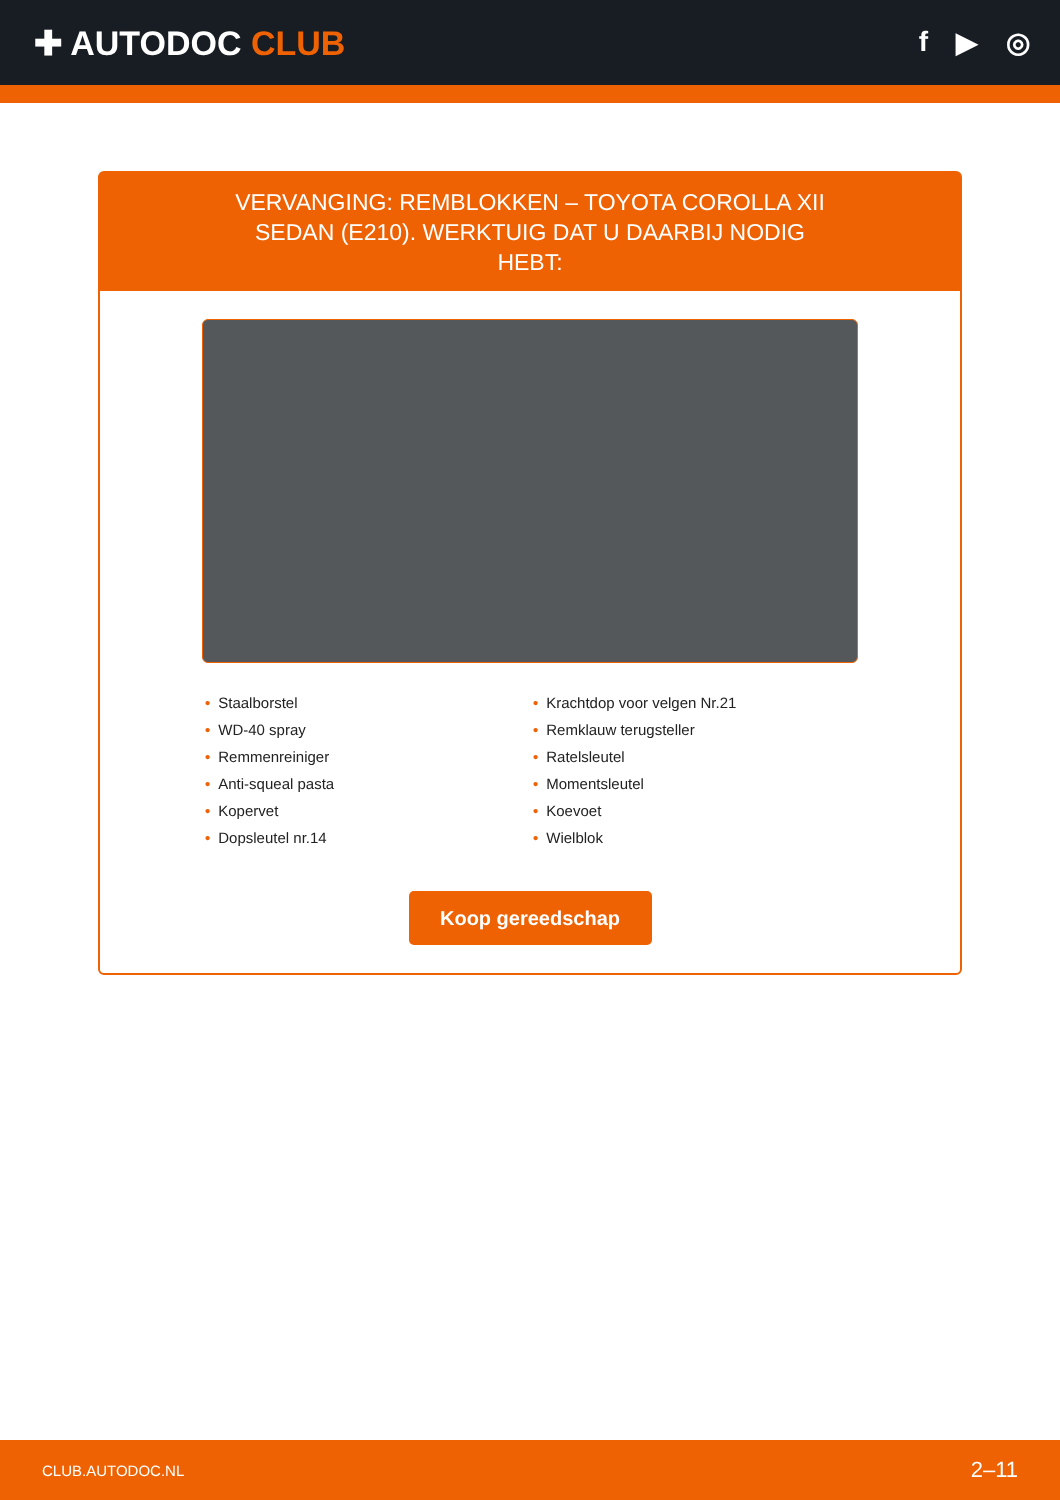✚ AUTODOC CLUB
f ▶ ◎
VERVANGING: REMBLOKKEN – TOYOTA COROLLA XII SEDAN (E210). WERKTUIG DAT U DAARBIJ NODIG HEBT:
• Staalborstel
• WD-40 spray
• Remmenreiniger
• Anti-squeal pasta
• Kopervet
• Dopsleutel nr.14
• Krachtdop voor velgen Nr.21
• Remklauw terugsteller
• Ratelsleutel
• Momentsleutel
• Koevoet
• Wielblok
Koop gereedschap
CLUB.AUTODOC.NL 2–11